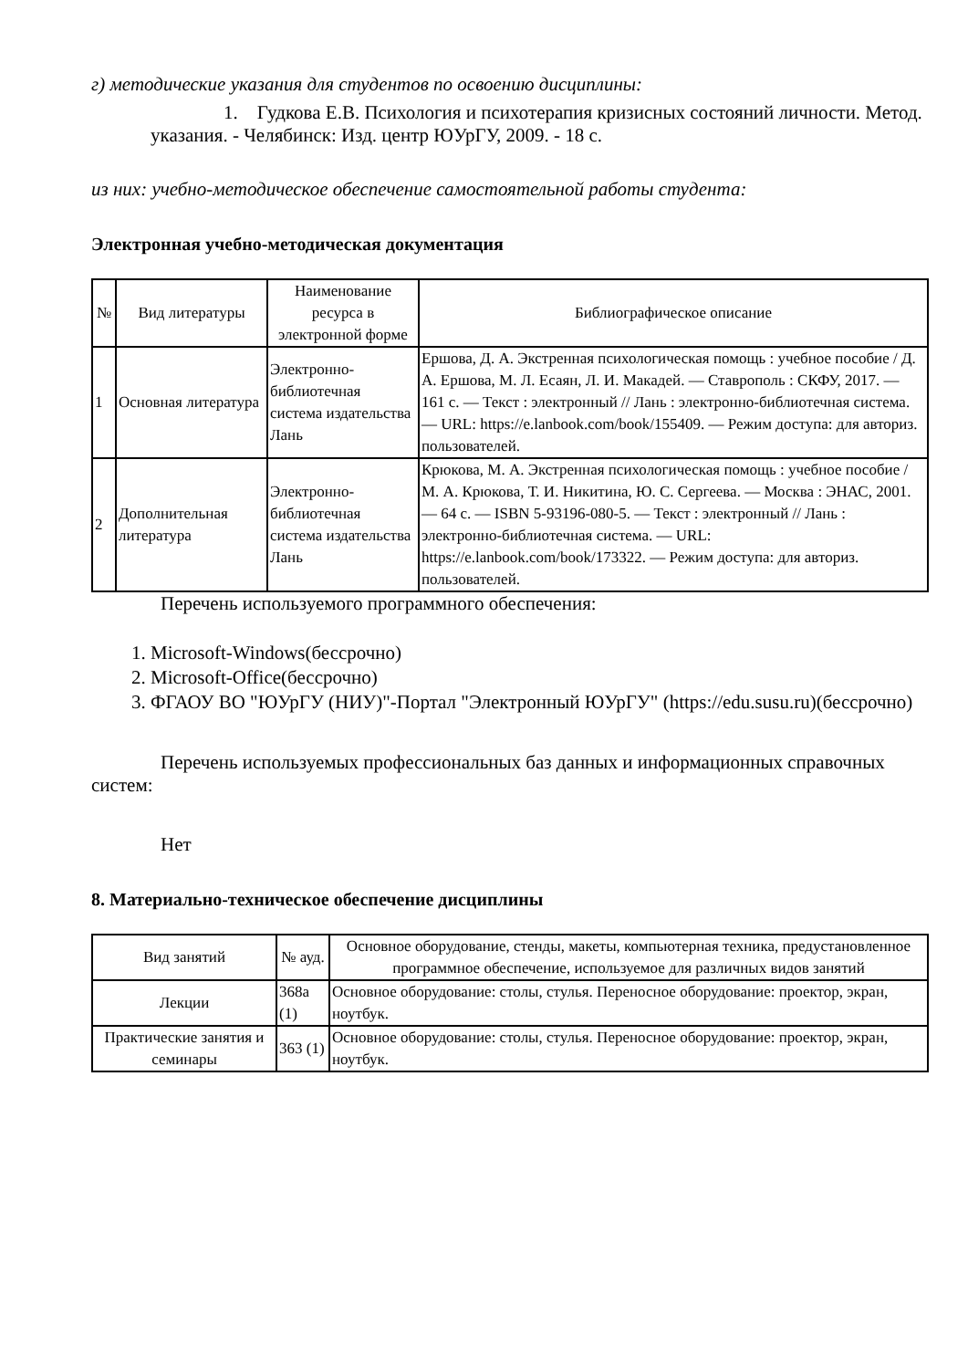г) методические указания для студентов по освоению дисциплины:
1. Гудкова Е.В. Психология и психотерапия кризисных состояний личности. Метод. указания. - Челябинск: Изд. центр ЮУрГУ, 2009. - 18 с.
из них: учебно-методическое обеспечение самостоятельной работы студента:
Электронная учебно-методическая документация
| № | Вид литературы | Наименование ресурса в электронной форме | Библиографическое описание |
| --- | --- | --- | --- |
| 1 | Основная литература | Электронно-библиотечная система издательства Лань | Ершова, Д. А. Экстренная психологическая помощь : учебное пособие / Д. А. Ершова, М. Л. Есаян, Л. И. Макадей. — Ставрополь : СКФУ, 2017. — 161 с. — Текст : электронный // Лань : электронно-библиотечная система. — URL: https://e.lanbook.com/book/155409. — Режим доступа: для авториз. пользователей. |
| 2 | Дополнительная литература | Электронно-библиотечная система издательства Лань | Крюкова, М. А. Экстренная психологическая помощь : учебное пособие / М. А. Крюкова, Т. И. Никитина, Ю. С. Сергеева. — Москва : ЭНАС, 2001. — 64 с. — ISBN 5-93196-080-5. — Текст : электронный // Лань : электронно-библиотечная система. — URL: https://e.lanbook.com/book/173322. — Режим доступа: для авториз. пользователей. |
Перечень используемого программного обеспечения:
1. Microsoft-Windows(бессрочно)
2. Microsoft-Office(бессрочно)
3. ФГАОУ ВО "ЮУрГУ (НИУ)"-Портал "Электронный ЮУрГУ" (https://edu.susu.ru)(бессрочно)
Перечень используемых профессиональных баз данных и информационных справочных систем:
Нет
8. Материально-техническое обеспечение дисциплины
| Вид занятий | № ауд. | Основное оборудование, стенды, макеты, компьютерная техника, предустановленное программное обеспечение, используемое для различных видов занятий |
| --- | --- | --- |
| Лекции | 368а (1) | Основное оборудование: столы, стулья. Переносное оборудование: проектор, экран, ноутбук. |
| Практические занятия и семинары | 363 (1) | Основное оборудование: столы, стулья. Переносное оборудование: проектор, экран, ноутбук. |